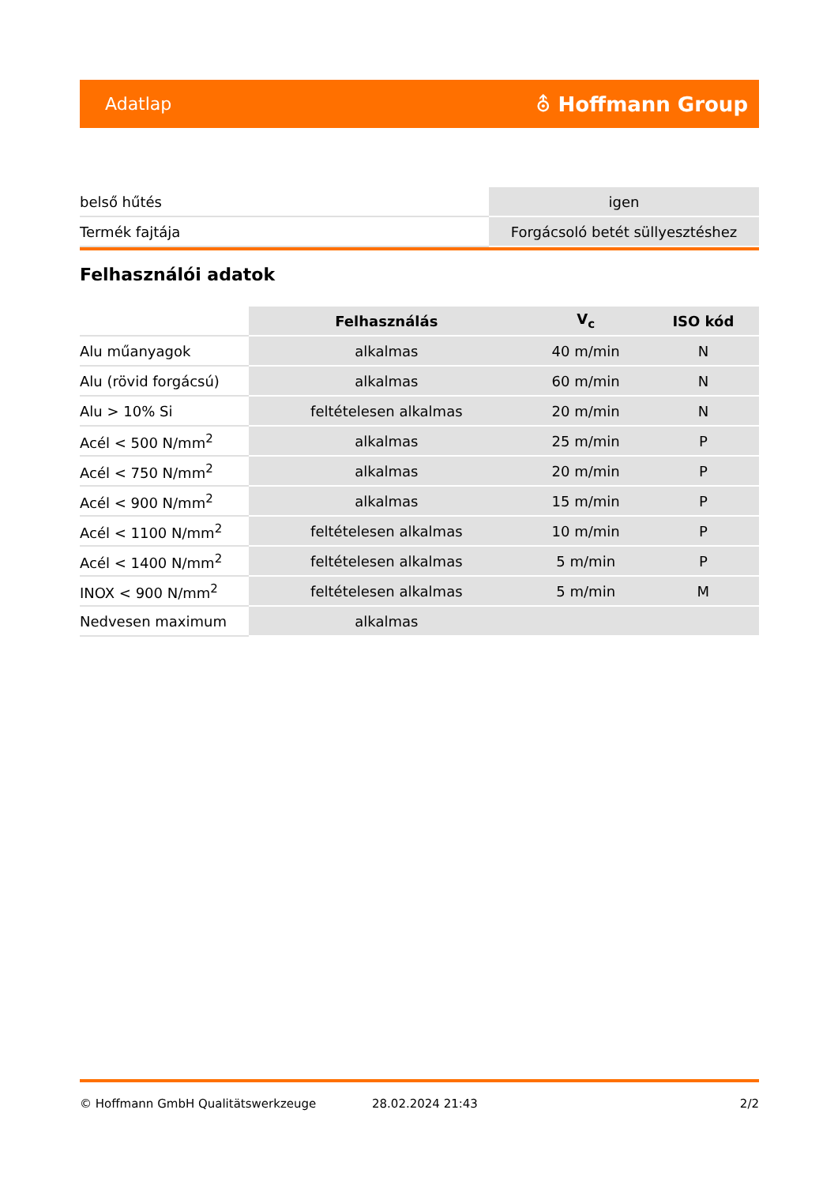Adatlap ⛢ Hoffmann Group
| belső hűtés | igen |
| Termék fajtája | Forgácsoló betét süllyesztéshez |
Felhasználói adatok
| | Felhasználás | V<sub>c</sub> | ISO kód |
| Alu műanyagok | alkalmas | 40 m/min | N |
| Alu (rövid forgácsú) | alkalmas | 60 m/min | N |
| Alu > 10% Si | feltételesen alkalmas | 20 m/min | N |
| Acél < 500 N/mm<sup>2</sup> | alkalmas | 25 m/min | P |
| Acél < 750 N/mm<sup>2</sup> | alkalmas | 20 m/min | P |
| Acél < 900 N/mm<sup>2</sup> | alkalmas | 15 m/min | P |
| Acél < 1100 N/mm<sup>2</sup> | feltételesen alkalmas | 10 m/min | P |
| Acél < 1400 N/mm<sup>2</sup> | feltételesen alkalmas | 5 m/min | P |
| INOX < 900 N/mm<sup>2</sup> | feltételesen alkalmas | 5 m/min | M |
| Nedvesen maximum | alkalmas | | |
© Hoffmann GmbH Qualitätswerkzeuge 28.02.2024 21:43 2/2